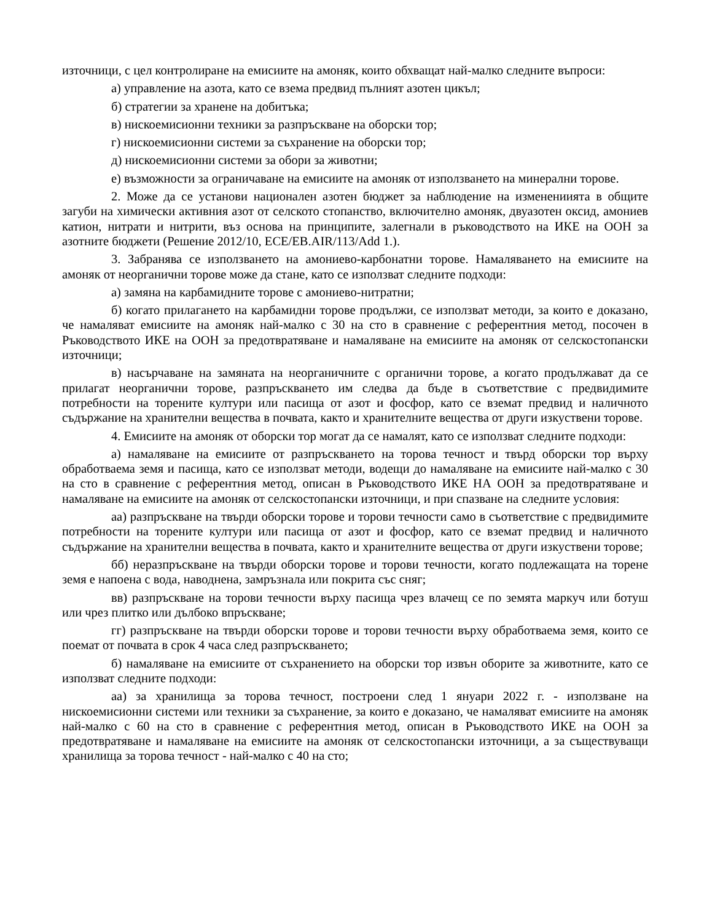източници, с цел контролиране на емисиите на амоняк, които обхващат най-малко следните въпроси:
а) управление на азота, като се взема предвид пълният азотен цикъл;
б) стратегии за хранене на добитъка;
в) нискоемисионни техники за разпръскване на оборски тор;
г) нискоемисионни системи за съхранение на оборски тор;
д) нискоемисионни системи за обори за животни;
е) възможности за ограничаване на емисиите на амоняк от използването на минерални торове.
2. Може да се установи национален азотен бюджет за наблюдение на изменениията в общите загуби на химически активния азот от селското стопанство, включително амоняк, двуазотен оксид, амониев катион, нитрати и нитрити, въз основа на принципите, залегнали в ръководството на ИКЕ на ООН за азотните бюджети (Решение 2012/10, ECE/EB.AIR/113/Add 1.).
3. Забранява се използването на амониево-карбонатни торове. Намаляването на емисиите на амоняк от неорганични торове може да стане, като се използват следните подходи:
а) замяна на карбамидните торове с амониево-нитратни;
б) когато прилагането на карбамидни торове продължи, се използват методи, за които е доказано, че намаляват емисиите на амоняк най-малко с 30 на сто в сравнение с референтния метод, посочен в Ръководството ИКЕ на ООН за предотвратяване и намаляване на емисиите на амоняк от селскостопански източници;
в) насърчаване на замяната на неорганичните с органични торове, а когато продължават да се прилагат неорганични торове, разпръскването им следва да бъде в съответствие с предвидимите потребности на торените култури или пасища от азот и фосфор, като се вземат предвид и наличното съдържание на хранителни вещества в почвата, както и хранителните вещества от други изкуствени торове.
4. Емисиите на амоняк от оборски тор могат да се намалят, като се използват следните подходи:
а) намаляване на емисиите от разпръскването на торова течност и твърд оборски тор върху обработваема земя и пасища, като се използват методи, водещи до намаляване на емисиите най-малко с 30 на сто в сравнение с референтния метод, описан в Ръководството ИКЕ НА ООН за предотвратяване и намаляване на емисиите на амоняк от селскостопански източници, и при спазване на следните условия:
аа) разпръскване на твърди оборски торове и торови течности само в съответствие с предвидимите потребности на торените култури или пасища от азот и фосфор, като се вземат предвид и наличното съдържание на хранителни вещества в почвата, както и хранителните вещества от други изкуствени торове;
бб) неразпръскване на твърди оборски торове и торови течности, когато подлежащата на торене земя е напоена с вода, наводнена, замръзнала или покрита със сняг;
вв) разпръскване на торови течности върху пасища чрез влачещ се по земята маркуч или ботуш или чрез плитко или дълбоко впръскване;
гг) разпръскване на твърди оборски торове и торови течности върху обработваема земя, които се поемат от почвата в срок 4 часа след разпръскването;
б) намаляване на емисиите от съхранението на оборски тор извън оборите за животните, като се използват следните подходи:
аа) за хранилища за торова течност, построени след 1 януари 2022 г. - използване на нискоемисионни системи или техники за съхранение, за които е доказано, че намаляват емисиите на амоняк най-малко с 60 на сто в сравнение с референтния метод, описан в Ръководството ИКЕ на ООН за предотвратяване и намаляване на емисиите на амоняк от селскостопански източници, а за съществуващи хранилища за торова течност - най-малко с 40 на сто;